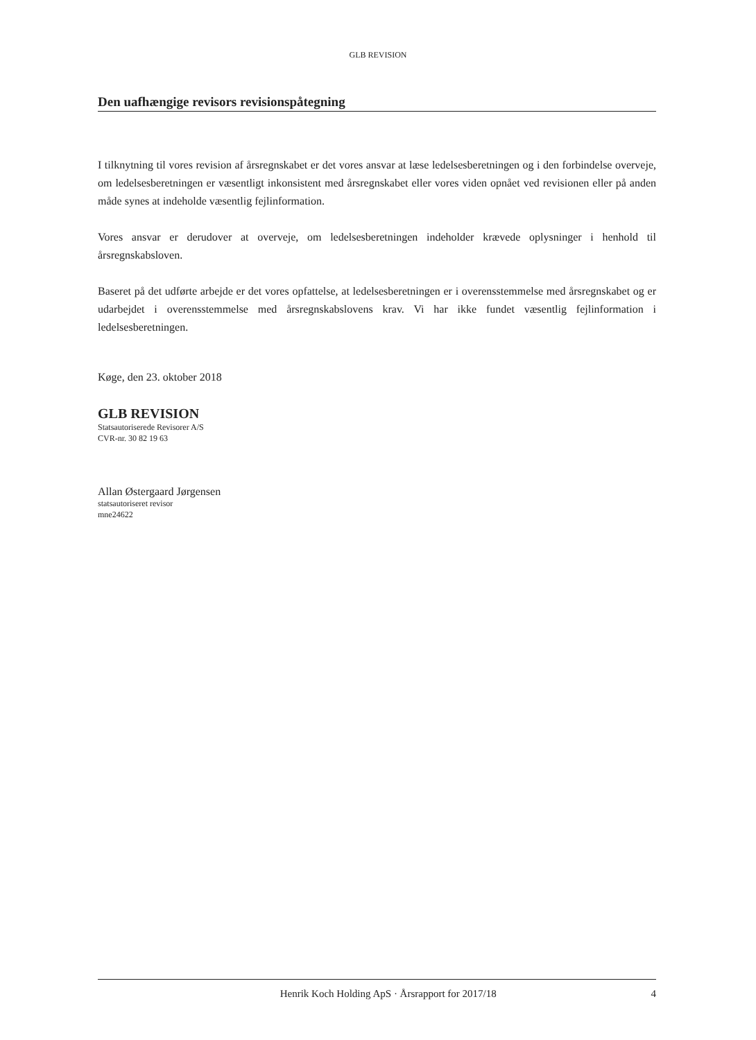GLB REVISION
Den uafhængige revisors revisionspåtegning
I tilknytning til vores revision af årsregnskabet er det vores ansvar at læse ledelsesberetningen og i den forbindelse overveje, om ledelsesberetningen er væsentligt inkonsistent med årsregnskabet eller vores viden opnået ved revisionen eller på anden måde synes at indeholde væsentlig fejlinformation.
Vores ansvar er derudover at overveje, om ledelsesberetningen indeholder krævede oplysninger i henhold til årsregnskabsloven.
Baseret på det udførte arbejde er det vores opfattelse, at ledelsesberetningen er i overensstemmelse med årsregnskabet og er udarbejdet i overensstemmelse med årsregnskabslovens krav. Vi har ikke fundet væsentlig fejlinformation i ledelsesberetningen.
Køge, den 23. oktober 2018
GLB REVISION
Statsautoriserede Revisorer A/S
CVR-nr. 30 82 19 63
Allan Østergaard Jørgensen
statsautoriseret revisor
mne24622
Henrik Koch Holding ApS · Årsrapport for 2017/18 4